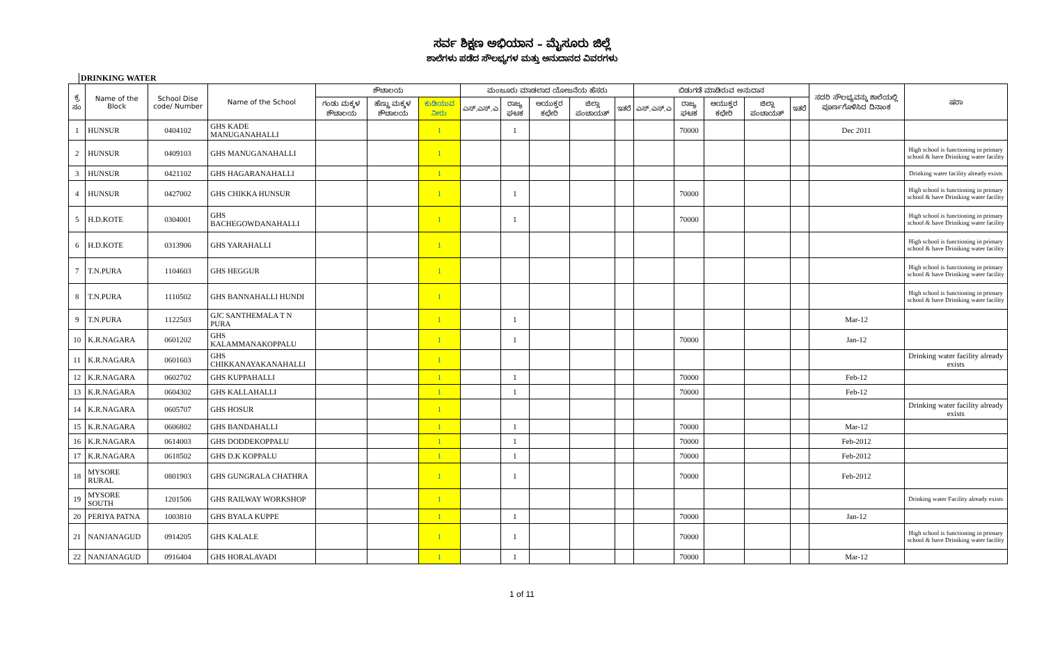ಸರ್ವ ಶಿಕ್ಷಣ ಅಭಿಯಾನ – ಮೈಸೂರು ಜಿಲ್ಲೆ
ಶಾಲೆಗಳು ಪಡೆದ ಸೌಲಭ್ಯಗಳ ಮತ್ತು ಅನುದಾನದ ವಿವರಗಳು
DRINKING WATER
| ಕ್ರ ಸಂ | Name of the Block | School Dise code/ Number | Name of the School | ಶೌಚಾಲಯ | | | ಮಂಜೂರು ಮಾಡಲಾದ ಯೋಜನೆಯ ಹೆಸರು | | | | | ಬಿಡುಗಡೆ ಮಾಡಿರುವ ಅನುದಾನ | | | | | ಸದರಿ ಸೌಲಭ್ಯವನ್ನು ಶಾಲೆಯಲ್ಲಿ ಪೂರ್ಣಗೊಳಿಸಿದ ದಿನಾಂಕ | ಷರಾ |
| --- | --- | --- | --- | --- | --- | --- | --- | --- | --- | --- | --- | --- | --- | --- | --- | --- | --- | --- |
| | | | | ಗಂಡು ಮಕ್ಕಳ ಶೌಚಾಲಯ | ಹೆಣ್ಣು ಮಕ್ಕಳ ಶೌಚಾಲಯ | ಕುಡಿಯುವ ನೀರು | ಎಸ್.ಎಸ್.ಎ | ರಾಜ್ಯ ಘಟಕ | ಆಯುಕ್ತರ ಕಛೇರಿ | ಜಿಲ್ಲಾ ಪಂಚಾಯತ್ | ಇತರೆ | ಎಸ್.ಎಸ್.ಎ | ರಾಜ್ಯ ಘಟಕ | ಆಯುಕ್ತರ ಕಛೇರಿ | ಜಿಲ್ಲಾ ಪಂಚಾಯತ್ | ಇತರೆ | | |
| 1 | HUNSUR | 0404102 | GHS KADE MANUGANAHALLI | | | 1 | | 1 | | | | | 70000 | | | | Dec 2011 | |
| 2 | HUNSUR | 0409103 | GHS MANUGANAHALLI | | | 1 | | | | | | | | | | | | High school is functioning in primary school & have Driniking water facility |
| 3 | HUNSUR | 0421102 | GHS HAGARANAHALLI | | | 1 | | | | | | | | | | | | Drinking water facility already exists |
| 4 | HUNSUR | 0427002 | GHS CHIKKA HUNSUR | | | 1 | | 1 | | | | | 70000 | | | | | High school is functioning in primary school & have Driniking water facility |
| 5 | H.D.KOTE | 0304001 | GHS BACHEGOWDANAHALLI | | | 1 | | 1 | | | | | 70000 | | | | | High school is functioning in primary school & have Driniking water facility |
| 6 | H.D.KOTE | 0313906 | GHS YARAHALLI | | | 1 | | | | | | | | | | | | High school is functioning in primary school & have Driniking water facility |
| 7 | T.N.PURA | 1104603 | GHS HEGGUR | | | 1 | | | | | | | | | | | | High school is functioning in primary school & have Driniking water facility |
| 8 | T.N.PURA | 1110502 | GHS BANNAHALLI HUNDI | | | 1 | | | | | | | | | | | | High school is functioning in primary school & have Driniking water facility |
| 9 | T.N.PURA | 1122503 | GJC SANTHEMALA T N PURA | | | 1 | | 1 | | | | | | | | | Mar-12 | |
| 10 | K.R.NAGARA | 0601202 | GHS KALAMMANAKOPPALU | | | 1 | | 1 | | | | | 70000 | | | | Jan-12 | |
| 11 | K.R.NAGARA | 0601603 | GHS CHIKKANAYAKANAHALLI | | | 1 | | | | | | | | | | | | Drinking water facility already exists |
| 12 | K.R.NAGARA | 0602702 | GHS KUPPAHALLI | | | 1 | | 1 | | | | | 70000 | | | | Feb-12 | |
| 13 | K.R.NAGARA | 0604302 | GHS KALLAHALLI | | | 1 | | 1 | | | | | 70000 | | | | Feb-12 | |
| 14 | K.R.NAGARA | 0605707 | GHS HOSUR | | | 1 | | | | | | | | | | | | Drinking water facility already exists |
| 15 | K.R.NAGARA | 0606802 | GHS BANDAHALLI | | | 1 | | 1 | | | | | 70000 | | | | Mar-12 | |
| 16 | K.R.NAGARA | 0614003 | GHS DODDEKOPPALU | | | 1 | | 1 | | | | | 70000 | | | | Feb-2012 | |
| 17 | K.R.NAGARA | 0618502 | GHS D.K KOPPALU | | | 1 | | 1 | | | | | 70000 | | | | Feb-2012 | |
| 18 | MYSORE RURAL | 0801903 | GHS GUNGRALA CHATHRA | | | 1 | | 1 | | | | | 70000 | | | | Feb-2012 | |
| 19 | MYSORE SOUTH | 1201506 | GHS RAILWAY WORKSHOP | | | 1 | | | | | | | | | | | | Drinking water Facility already exists |
| 20 | PERIYA PATNA | 1003810 | GHS BYALA KUPPE | | | 1 | | 1 | | | | | 70000 | | | | Jan-12 | |
| 21 | NANJANAGUD | 0914205 | GHS KALALE | | | 1 | | 1 | | | | | 70000 | | | | | High school is functioning in primary school & have Driniking water facility |
| 22 | NANJANAGUD | 0916404 | GHS HORALAVADI | | | 1 | | 1 | | | | | 70000 | | | | Mar-12 | |
1 of 11